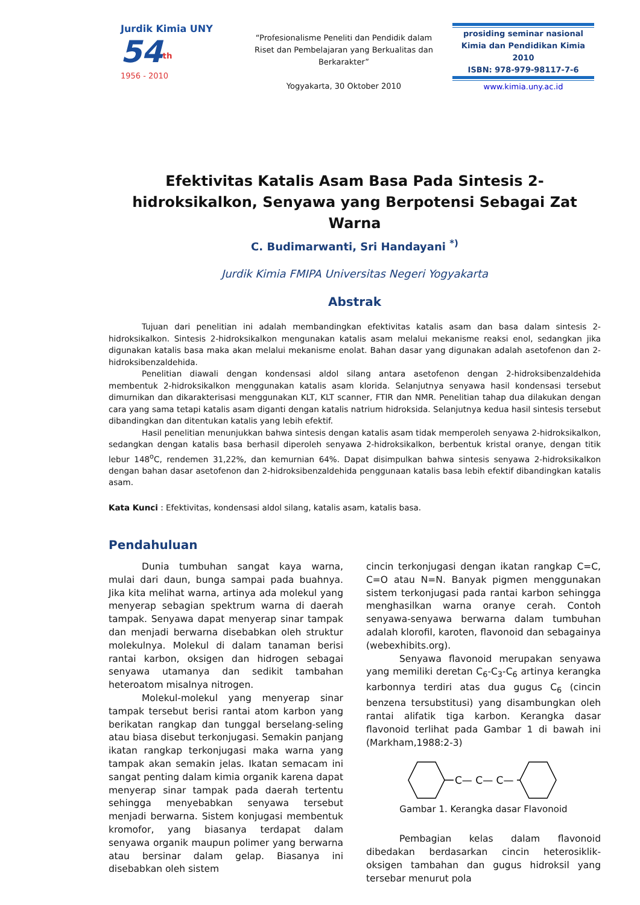Jurdik Kimia UNY
54<sup>th</sup>
1956 - 2010
“Profesionalisme Peneliti dan Pendidik dalam Riset dan Pembelajaran yang Berkualitas dan Berkarakter”
Yogyakarta, 30 Oktober 2010
prosiding seminar nasional
Kimia dan Pendidikan Kimia 2010
ISBN: 978-979-98117-7-6
www.kimia.uny.ac.id
Efektivitas Katalis Asam Basa Pada Sintesis 2-hidroksikalkon, Senyawa yang Berpotensi Sebagai Zat Warna
C. Budimarwanti, Sri Handayani <sup>*)</sup>
Jurdik Kimia FMIPA Universitas Negeri Yogyakarta
Abstrak
Tujuan dari penelitian ini adalah membandingkan efektivitas katalis asam dan basa dalam sintesis 2-hidroksikalkon. Sintesis 2-hidroksikalkon mengunakan katalis asam melalui mekanisme reaksi enol, sedangkan jika digunakan katalis basa maka akan melalui mekanisme enolat. Bahan dasar yang digunakan adalah asetofenon dan 2-hidroksibenzaldehida.
Penelitian diawali dengan kondensasi aldol silang antara asetofenon dengan 2-hidroksibenzaldehida membentuk 2-hidroksikalkon menggunakan katalis asam klorida. Selanjutnya senyawa hasil kondensasi tersebut dimurnikan dan dikarakterisasi menggunakan KLT, KLT scanner, FTIR dan NMR. Penelitian tahap dua dilakukan dengan cara yang sama tetapi katalis asam diganti dengan katalis natrium hidroksida. Selanjutnya kedua hasil sintesis tersebut dibandingkan dan ditentukan katalis yang lebih efektif.
Hasil penelitian menunjukkan bahwa sintesis dengan katalis asam tidak memperoleh senyawa 2-hidroksikalkon, sedangkan dengan katalis basa berhasil diperoleh senyawa 2-hidroksikalkon, berbentuk kristal oranye, dengan titik lebur 148<sup>o</sup>C, rendemen 31,22%, dan kemurnian 64%. Dapat disimpulkan bahwa sintesis senyawa 2-hidroksikalkon dengan bahan dasar asetofenon dan 2-hidroksibenzaldehida penggunaan katalis basa lebih efektif dibandingkan katalis asam.
Kata Kunci : Efektivitas, kondensasi aldol silang, katalis asam, katalis basa.
Pendahuluan
Dunia tumbuhan sangat kaya warna, mulai dari daun, bunga sampai pada buahnya. Jika kita melihat warna, artinya ada molekul yang menyerap sebagian spektrum warna di daerah tampak. Senyawa dapat menyerap sinar tampak dan menjadi berwarna disebabkan oleh struktur molekulnya. Molekul di dalam tanaman berisi rantai karbon, oksigen dan hidrogen sebagai senyawa utamanya dan sedikit tambahan heteroatom misalnya nitrogen.
Molekul-molekul yang menyerap sinar tampak tersebut berisi rantai atom karbon yang berikatan rangkap dan tunggal berselang-seling atau biasa disebut terkonjugasi. Semakin panjang ikatan rangkap terkonjugasi maka warna yang tampak akan semakin jelas. Ikatan semacam ini sangat penting dalam kimia organik karena dapat menyerap sinar tampak pada daerah tertentu sehingga menyebabkan senyawa tersebut menjadi berwarna. Sistem konjugasi membentuk kromofor, yang biasanya terdapat dalam senyawa organik maupun polimer yang berwarna atau bersinar dalam gelap. Biasanya ini disebabkan oleh sistem
cincin terkonjugasi dengan ikatan rangkap C=C, C=O atau N=N. Banyak pigmen menggunakan sistem terkonjugasi pada rantai karbon sehingga menghasilkan warna oranye cerah. Contoh senyawa-senyawa berwarna dalam tumbuhan adalah klorofil, karoten, flavonoid dan sebagainya (webexhibits.org).
Senyawa flavonoid merupakan senyawa yang memiliki deretan C<sub>6</sub>-C<sub>3</sub>-C<sub>6</sub> artinya kerangka karbonnya terdiri atas dua gugus C<sub>6</sub> (cincin benzena tersubstitusi) yang disambungkan oleh rantai alifatik tiga karbon. Kerangka dasar flavonoid terlihat pada Gambar 1 di bawah ini (Markham,1988:2-3)
C— C— C—
Gambar 1. Kerangka dasar Flavonoid
Pembagian kelas dalam flavonoid dibedakan berdasarkan cincin heterosiklik-oksigen tambahan dan gugus hidroksil yang tersebar menurut pola